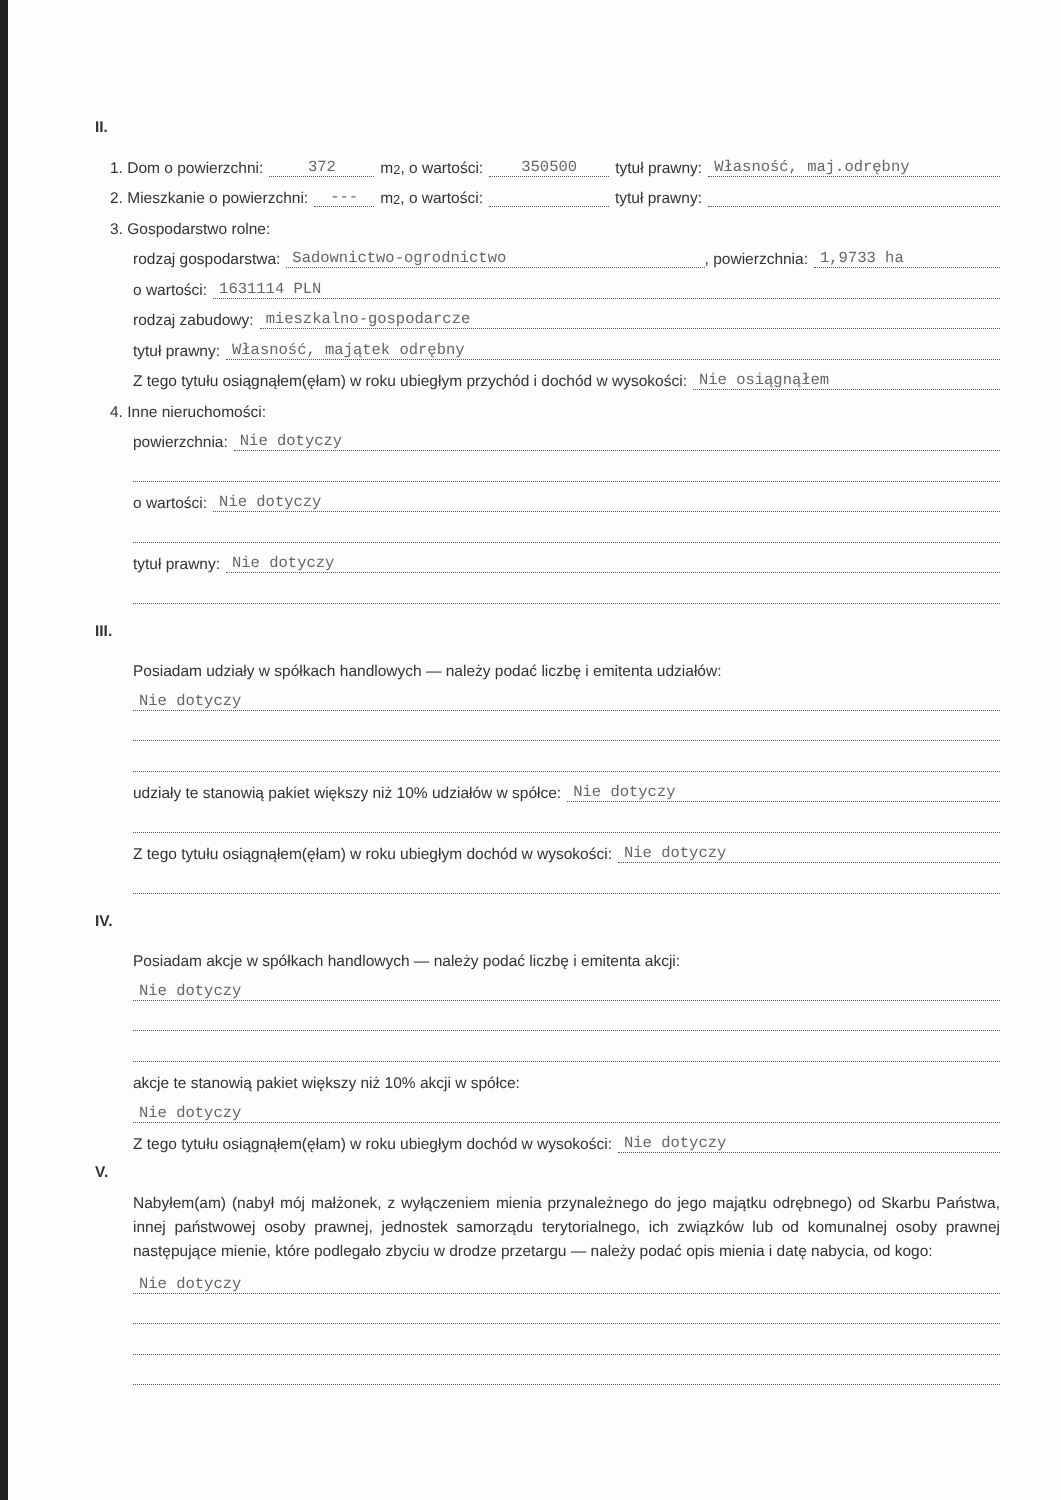II.
1. Dom o powierzchni: 372 m<sup>2</sup>, o wartości: 350500 tytuł prawny: Własność, maj.odrębny
2. Mieszkanie o powierzchni: --- m<sup>2</sup>, o wartości: tytuł prawny:
3. Gospodarstwo rolne:
rodzaj gospodarstwa: Sadownictwo-ogrodnictwo, powierzchnia: 1,9733 ha
o wartości: 1631114 PLN
rodzaj zabudowy: mieszkalno-gospodarcze
tytuł prawny: Własność, majątek odrębny
Z tego tytułu osiągnąłem(ęłam) w roku ubiegłym przychód i dochód w wysokości: Nie osiągnąłem
4. Inne nieruchomości:
powierzchnia: Nie dotyczy
o wartości: Nie dotyczy
tytuł prawny: Nie dotyczy
III.
Posiadam udziały w spółkach handlowych — należy podać liczbę i emitenta udziałów:
Nie dotyczy
udziały te stanowią pakiet większy niż 10% udziałów w spółce: Nie dotyczy
Z tego tytułu osiągnąłem(ęłam) w roku ubiegłym dochód w wysokości: Nie dotyczy
IV.
Posiadam akcje w spółkach handlowych — należy podać liczbę i emitenta akcji:
Nie dotyczy
akcje te stanowią pakiet większy niż 10% akcji w spółce:
Nie dotyczy
Z tego tytułu osiągnąłem(ęłam) w roku ubiegłym dochód w wysokości: Nie dotyczy
V.
Nabyłem(am) (nabył mój małżonek, z wyłączeniem mienia przynależnego do jego majątku odrębnego) od Skarbu Państwa, innej państwowej osoby prawnej, jednostek samorządu terytorialnego, ich związków lub od komunalnej osoby prawnej następujące mienie, które podlegało zbyciu w drodze przetargu — należy podać opis mienia i datę nabycia, od kogo:
Nie dotyczy